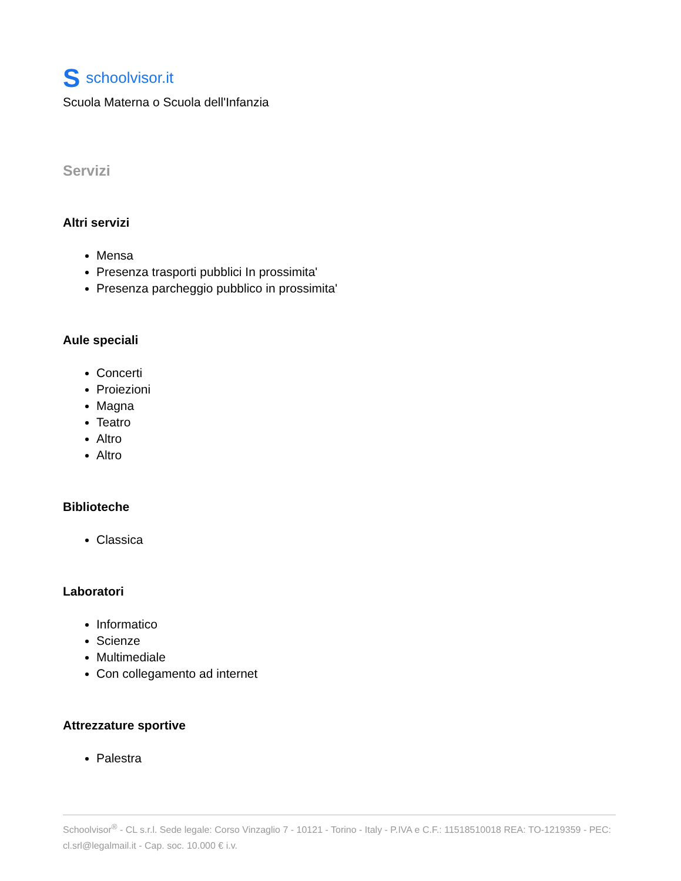Sschoolvisor.it
Scuola Materna o Scuola dell'Infanzia
Servizi
Altri servizi
Mensa
Presenza trasporti pubblici In prossimita'
Presenza parcheggio pubblico in prossimita'
Aule speciali
Concerti
Proiezioni
Magna
Teatro
Altro
Altro
Biblioteche
Classica
Laboratori
Informatico
Scienze
Multimediale
Con collegamento ad internet
Attrezzature sportive
Palestra
Schoolvisor<sup>®</sup> - CL s.r.l. Sede legale: Corso Vinzaglio 7 - 10121 - Torino - Italy - P.IVA e C.F.: 11518510018 REA: TO-1219359 - PEC: cl.srl@legalmail.it - Cap. soc. 10.000 € i.v.